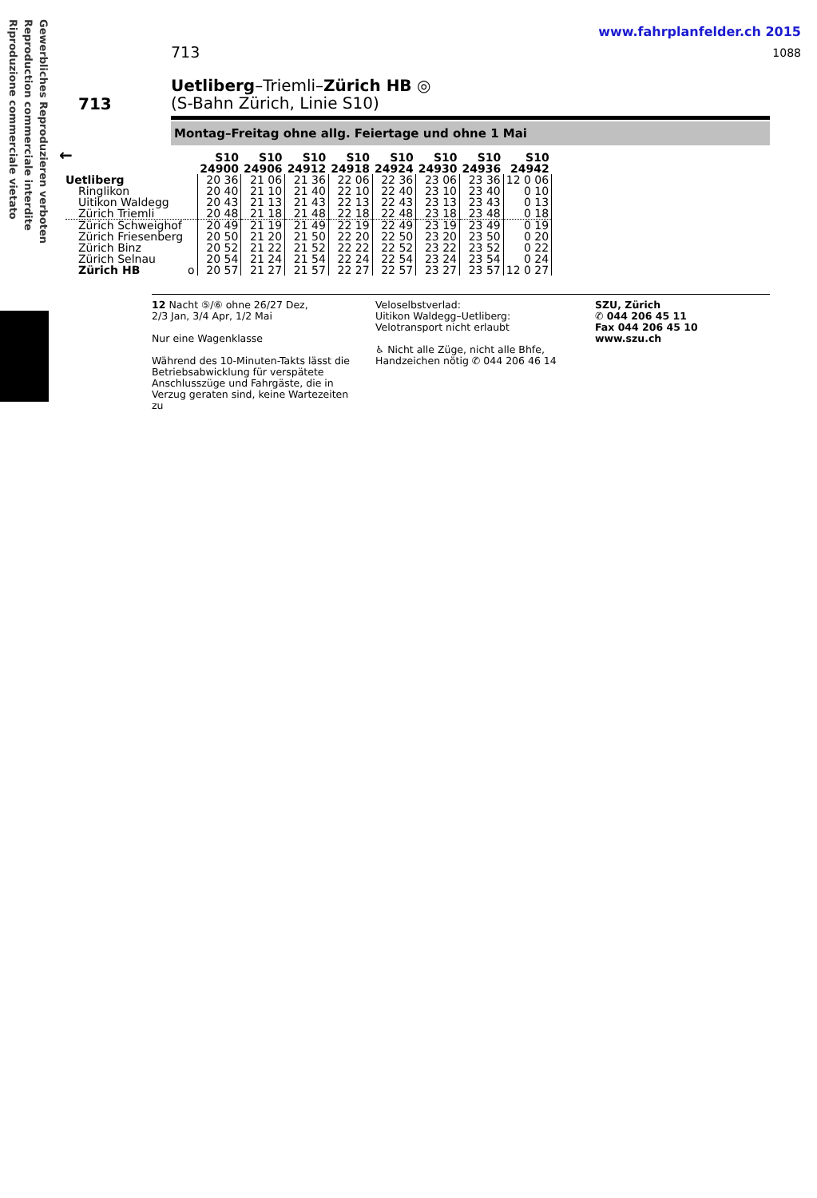Gewerbliches Reproduzieren verboten Reproduction commerciale interdite Riproduzione commerciale vietato
www.fahrplanfelder.ch 2015
1088 713
713
Uetliberg–Triemli–Zürich HB ◎
(S-Bahn Zürich, Linie S10)
Montag–Freitag ohne allg. Feiertage und ohne 1 Mai
←
| | | S10 24900 | S10 24906 | S10 24912 | S10 24918 | S10 24924 | S10 24930 | S10 24936 | S10 24942 |
| --- | --- | --- | --- | --- | --- | --- | --- | --- | --- |
| Uetliberg | | 20 36 | 21 06 | 21 36 | 22 06 | 22 36 | 23 06 | 23 36 | 12 0 06 |
| Ringlikon | | 20 40 | 21 10 | 21 40 | 22 10 | 22 40 | 23 10 | 23 40 | 0 10 |
| Uitikon Waldegg | | 20 43 | 21 13 | 21 43 | 22 13 | 22 43 | 23 13 | 23 43 | 0 13 |
| Zürich Triemli | | 20 48 | 21 18 | 21 48 | 22 18 | 22 48 | 23 18 | 23 48 | 0 18 |
| Zürich Schweighof | | 20 49 | 21 19 | 21 49 | 22 19 | 22 49 | 23 19 | 23 49 | 0 19 |
| Zürich Friesenberg | | 20 50 | 21 20 | 21 50 | 22 20 | 22 50 | 23 20 | 23 50 | 0 20 |
| Zürich Binz | | 20 52 | 21 22 | 21 52 | 22 22 | 22 52 | 23 22 | 23 52 | 0 22 |
| Zürich Selnau | | 20 54 | 21 24 | 21 54 | 22 24 | 22 54 | 23 24 | 23 54 | 0 24 |
| Zürich HB | o | 20 57 | 21 27 | 21 57 | 22 27 | 22 57 | 23 27 | 23 57 | 12 0 27 |
12 Nacht ⑤/⑥ ohne 26/27 Dez,
2/3 Jan, 3/4 Apr, 1/2 Mai
Nur eine Wagenklasse
Während des 10-Minuten-Takts lässt die Betriebsabwicklung für verspätete Anschlusszüge und Fahrgäste, die in Verzug geraten sind, keine Wartezeiten zu
Veloselbstverlad:
Uitikon Waldegg–Uetliberg:
Velotransport nicht erlaubt
♿ Nicht alle Züge, nicht alle Bhfe, Handzeichen nötig ✆ 044 206 46 14
SZU, Zürich
✆ 044 206 45 11
Fax 044 206 45 10
www.szu.ch